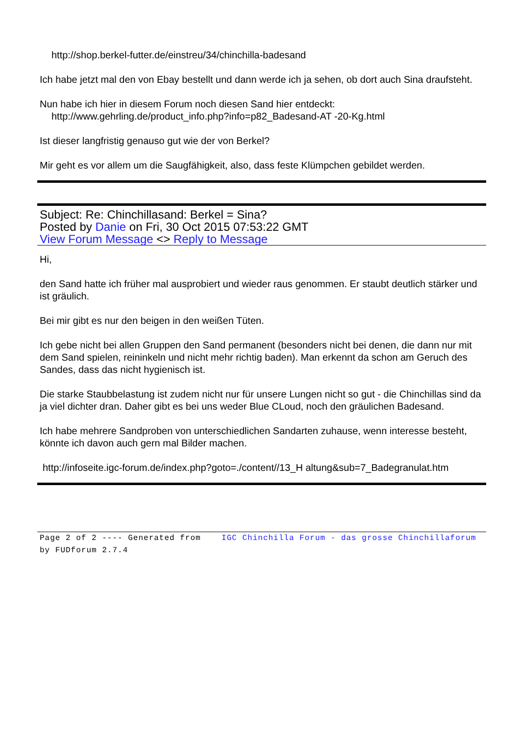http://shop.berkel-futter.de/einstreu/34/chinchilla-badesand
Ich habe jetzt mal den von Ebay bestellt und dann werde ich ja sehen, ob dort auch Sina draufsteht.
Nun habe ich hier in diesem Forum noch diesen Sand hier entdeckt:
http://www.gehrling.de/product_info.php?info=p82_Badesand-AT -20-Kg.html
Ist dieser langfristig genauso gut wie der von Berkel?
Mir geht es vor allem um die Saugfähigkeit, also, dass feste Klümpchen gebildet werden.
Subject: Re: Chinchillasand: Berkel = Sina?
Posted by Danie on Fri, 30 Oct 2015 07:53:22 GMT
View Forum Message <> Reply to Message
Hi,
den Sand hatte ich früher mal ausprobiert und wieder raus genommen. Er staubt deutlich stärker und ist gräulich.
Bei mir gibt es nur den beigen in den weißen Tüten.
Ich gebe nicht bei allen Gruppen den Sand permanent (besonders nicht bei denen, die dann nur mit dem Sand spielen, reininkeln und nicht mehr richtig baden). Man erkennt da schon am Geruch des Sandes, dass das nicht hygienisch ist.
Die starke Staubbelastung ist zudem nicht nur für unsere Lungen nicht so gut - die Chinchillas sind da ja viel dichter dran. Daher gibt es bei uns weder Blue CLoud, noch den gräulichen Badesand.
Ich habe mehrere Sandproben von unterschiedlichen Sandarten zuhause, wenn interesse besteht, könnte ich davon auch gern mal Bilder machen.
http://infoseite.igc-forum.de/index.php?goto=./content//13_H altung&sub=7_Badegranulat.htm
Page 2 of 2 ---- Generated from IGC Chinchilla Forum - das grosse Chinchillaforum by FUDforum 2.7.4